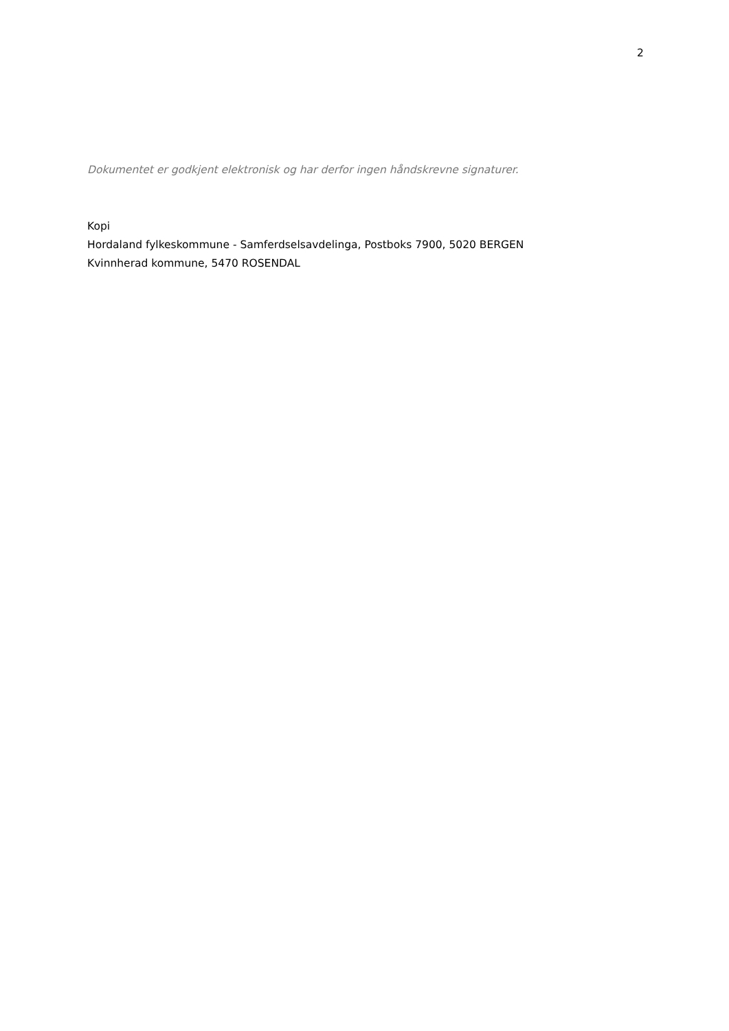2
Dokumentet er godkjent elektronisk og har derfor ingen håndskrevne signaturer.
Kopi
Hordaland fylkeskommune - Samferdselsavdelinga, Postboks 7900, 5020 BERGEN
Kvinnherad kommune, 5470 ROSENDAL